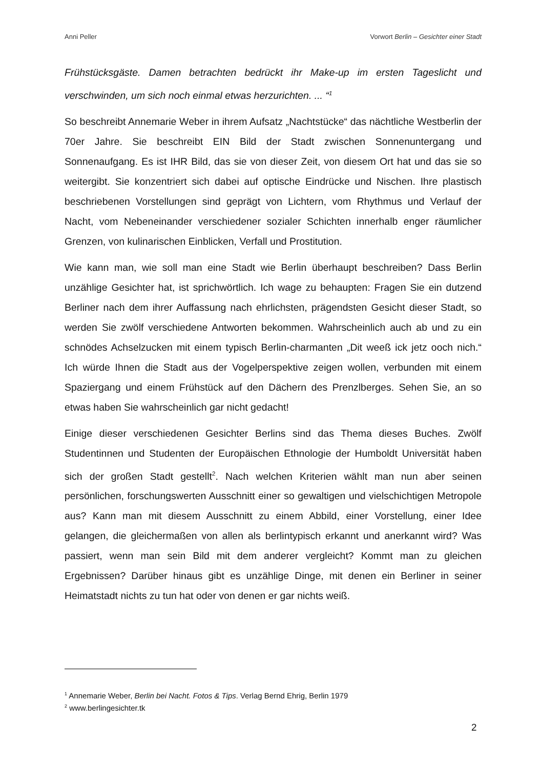Anni Peller Vorwort Berlin – Gesichter einer Stadt
Frühstücksgäste. Damen betrachten bedrückt ihr Make-up im ersten Tageslicht und verschwinden, um sich noch einmal etwas herzurichten. ... “<sup>1</sup>
So beschreibt Annemarie Weber in ihrem Aufsatz „Nachtstücke“ das nächtliche Westberlin der 70er Jahre. Sie beschreibt EIN Bild der Stadt zwischen Sonnenuntergang und Sonnenaufgang. Es ist IHR Bild, das sie von dieser Zeit, von diesem Ort hat und das sie so weitergibt. Sie konzentriert sich dabei auf optische Eindrücke und Nischen. Ihre plastisch beschriebenen Vorstellungen sind geprägt von Lichtern, vom Rhythmus und Verlauf der Nacht, vom Nebeneinander verschiedener sozialer Schichten innerhalb enger räumlicher Grenzen, von kulinarischen Einblicken, Verfall und Prostitution.
Wie kann man, wie soll man eine Stadt wie Berlin überhaupt beschreiben? Dass Berlin unzählige Gesichter hat, ist sprichwörtlich. Ich wage zu behaupten: Fragen Sie ein dutzend Berliner nach dem ihrer Auffassung nach ehrlichsten, prägendsten Gesicht dieser Stadt, so werden Sie zwölf verschiedene Antworten bekommen. Wahrscheinlich auch ab und zu ein schnödes Achselzucken mit einem typisch Berlin-charmanten „Dit weeß ick jetz ooch nich.“ Ich würde Ihnen die Stadt aus der Vogelperspektive zeigen wollen, verbunden mit einem Spaziergang und einem Frühstück auf den Dächern des Prenzlberges. Sehen Sie, an so etwas haben Sie wahrscheinlich gar nicht gedacht!
Einige dieser verschiedenen Gesichter Berlins sind das Thema dieses Buches. Zwölf Studentinnen und Studenten der Europäischen Ethnologie der Humboldt Universität haben sich der großen Stadt gestellt<sup>2</sup>. Nach welchen Kriterien wählt man nun aber seinen persönlichen, forschungswerten Ausschnitt einer so gewaltigen und vielschichtigen Metropole aus? Kann man mit diesem Ausschnitt zu einem Abbild, einer Vorstellung, einer Idee gelangen, die gleichermaßen von allen als berlintypisch erkannt und anerkannt wird? Was passiert, wenn man sein Bild mit dem anderer vergleicht? Kommt man zu gleichen Ergebnissen? Darüber hinaus gibt es unzählige Dinge, mit denen ein Berliner in seiner Heimatstadt nichts zu tun hat oder von denen er gar nichts weiß.
<sup>1</sup> Annemarie Weber, Berlin bei Nacht. Fotos & Tips. Verlag Bernd Ehrig, Berlin 1979
<sup>2</sup> www.berlingesichter.tk
2